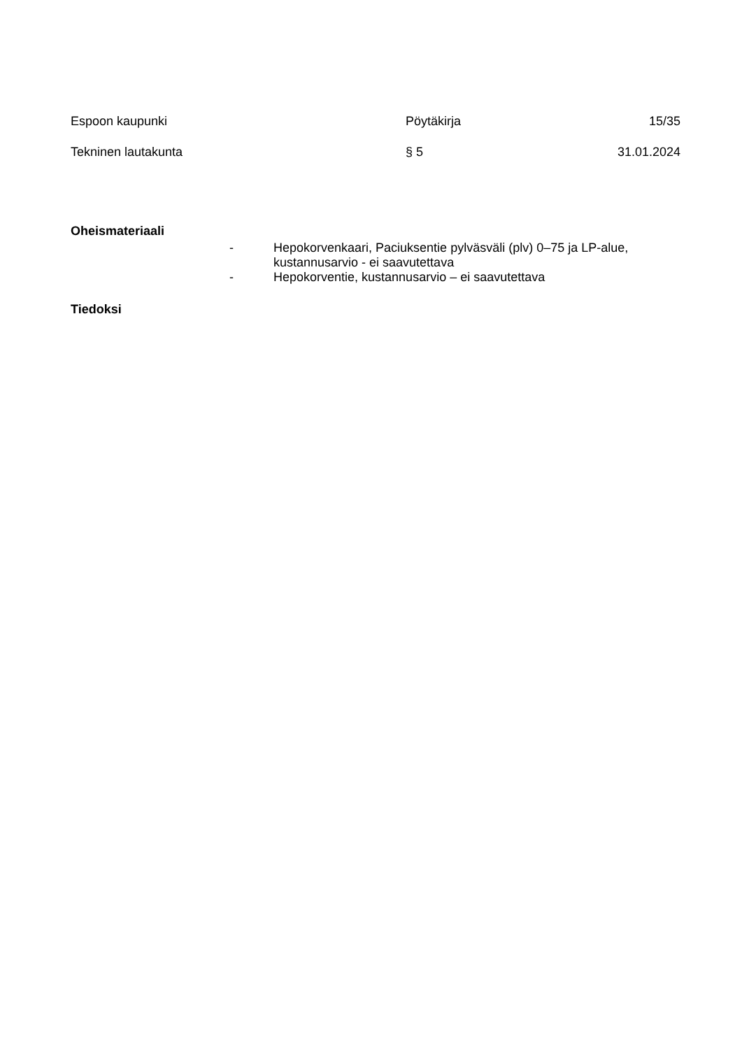Espoon kaupunki Pöytäkirja 15/35
Tekninen lautakunta § 5 31.01.2024
Oheismateriaali
- Hepokorvenkaari, Paciuksentie pylväsväli (plv) 0–75 ja LP-alue, kustannusarvio - ei saavutettava
- Hepokorventie, kustannusarvio – ei saavutettava
Tiedoksi